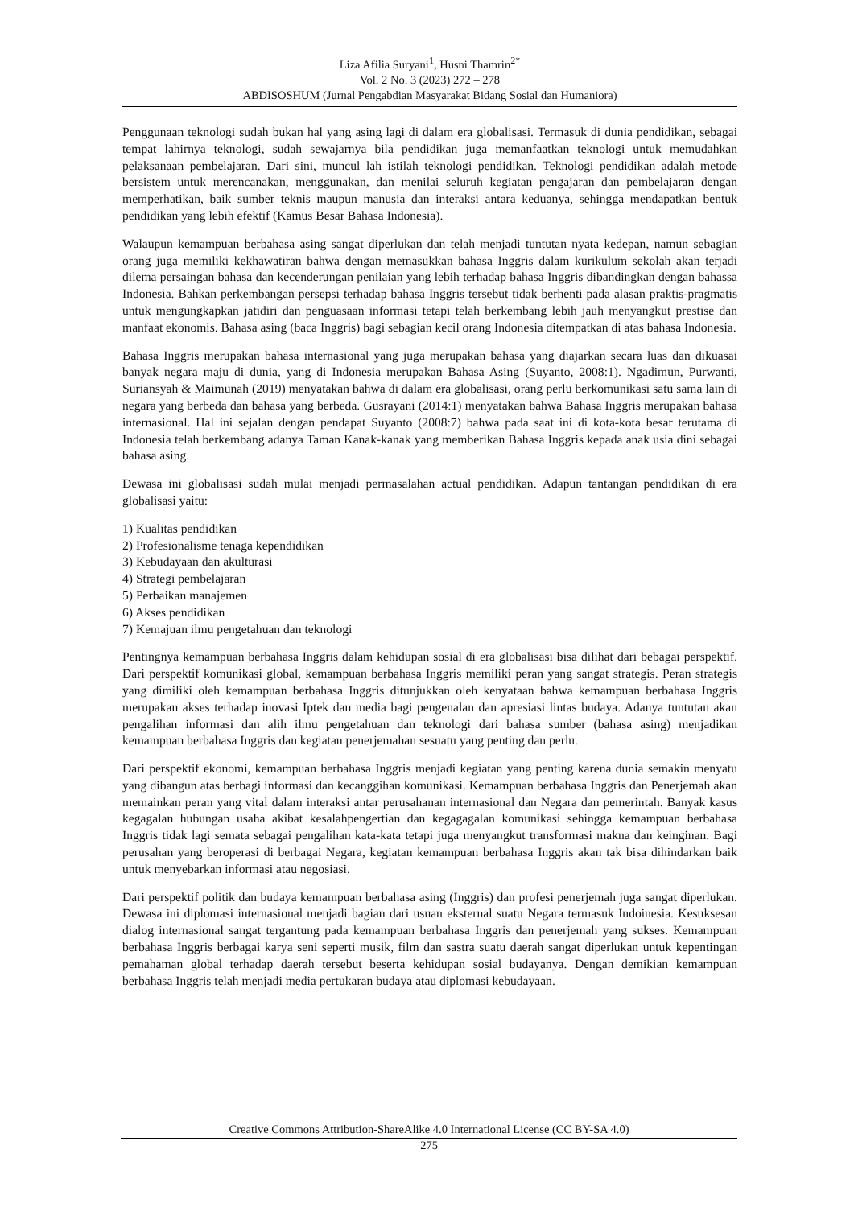Liza Afilia Suryani<sup>1</sup>, Husni Thamrin<sup>2*</sup>
Vol. 2 No. 3 (2023) 272 – 278
ABDISOSHUM (Jurnal Pengabdian Masyarakat Bidang Sosial dan Humaniora)
Penggunaan teknologi sudah bukan hal yang asing lagi di dalam era globalisasi. Termasuk di dunia pendidikan, sebagai tempat lahirnya teknologi, sudah sewajarnya bila pendidikan juga memanfaatkan teknologi untuk memudahkan pelaksanaan pembelajaran. Dari sini, muncul lah istilah teknologi pendidikan. Teknologi pendidikan adalah metode bersistem untuk merencanakan, menggunakan, dan menilai seluruh kegiatan pengajaran dan pembelajaran dengan memperhatikan, baik sumber teknis maupun manusia dan interaksi antara keduanya, sehingga mendapatkan bentuk pendidikan yang lebih efektif (Kamus Besar Bahasa Indonesia).
Walaupun kemampuan berbahasa asing sangat diperlukan dan telah menjadi tuntutan nyata kedepan, namun sebagian orang juga memiliki kekhawatiran bahwa dengan memasukkan bahasa Inggris dalam kurikulum sekolah akan terjadi dilema persaingan bahasa dan kecenderungan penilaian yang lebih terhadap bahasa Inggris dibandingkan dengan bahassa Indonesia. Bahkan perkembangan persepsi terhadap bahasa Inggris tersebut tidak berhenti pada alasan praktis-pragmatis untuk mengungkapkan jatidiri dan penguasaan informasi tetapi telah berkembang lebih jauh menyangkut prestise dan manfaat ekonomis. Bahasa asing (baca Inggris) bagi sebagian kecil orang Indonesia ditempatkan di atas bahasa Indonesia.
Bahasa Inggris merupakan bahasa internasional yang juga merupakan bahasa yang diajarkan secara luas dan dikuasai banyak negara maju di dunia, yang di Indonesia merupakan Bahasa Asing (Suyanto, 2008:1). Ngadimun, Purwanti, Suriansyah & Maimunah (2019) menyatakan bahwa di dalam era globalisasi, orang perlu berkomunikasi satu sama lain di negara yang berbeda dan bahasa yang berbeda. Gusrayani (2014:1) menyatakan bahwa Bahasa Inggris merupakan bahasa internasional. Hal ini sejalan dengan pendapat Suyanto (2008:7) bahwa pada saat ini di kota-kota besar terutama di Indonesia telah berkembang adanya Taman Kanak-kanak yang memberikan Bahasa Inggris kepada anak usia dini sebagai bahasa asing.
Dewasa ini globalisasi sudah mulai menjadi permasalahan actual pendidikan. Adapun tantangan pendidikan di era globalisasi yaitu:
1) Kualitas pendidikan
2) Profesionalisme tenaga kependidikan
3) Kebudayaan dan akulturasi
4) Strategi pembelajaran
5) Perbaikan manajemen
6) Akses pendidikan
7) Kemajuan ilmu pengetahuan dan teknologi
Pentingnya kemampuan berbahasa Inggris dalam kehidupan sosial di era globalisasi bisa dilihat dari bebagai perspektif. Dari perspektif komunikasi global, kemampuan berbahasa Inggris memiliki peran yang sangat strategis. Peran strategis yang dimiliki oleh kemampuan berbahasa Inggris ditunjukkan oleh kenyataan bahwa kemampuan berbahasa Inggris merupakan akses terhadap inovasi Iptek dan media bagi pengenalan dan apresiasi lintas budaya. Adanya tuntutan akan pengalihan informasi dan alih ilmu pengetahuan dan teknologi dari bahasa sumber (bahasa asing) menjadikan kemampuan berbahasa Inggris dan kegiatan penerjemahan sesuatu yang penting dan perlu.
Dari perspektif ekonomi, kemampuan berbahasa Inggris menjadi kegiatan yang penting karena dunia semakin menyatu yang dibangun atas berbagi informasi dan kecanggihan komunikasi. Kemampuan berbahasa Inggris dan Penerjemah akan memainkan peran yang vital dalam interaksi antar perusahanan internasional dan Negara dan pemerintah. Banyak kasus kegagalan hubungan usaha akibat kesalahpengertian dan kegagagalan komunikasi sehingga kemampuan berbahasa Inggris tidak lagi semata sebagai pengalihan kata-kata tetapi juga menyangkut transformasi makna dan keinginan. Bagi perusahan yang beroperasi di berbagai Negara, kegiatan kemampuan berbahasa Inggris akan tak bisa dihindarkan baik untuk menyebarkan informasi atau negosiasi.
Dari perspektif politik dan budaya kemampuan berbahasa asing (Inggris) dan profesi penerjemah juga sangat diperlukan. Dewasa ini diplomasi internasional menjadi bagian dari usuan eksternal suatu Negara termasuk Indoinesia. Kesuksesan dialog internasional sangat tergantung pada kemampuan berbahasa Inggris dan penerjemah yang sukses. Kemampuan berbahasa Inggris berbagai karya seni seperti musik, film dan sastra suatu daerah sangat diperlukan untuk kepentingan pemahaman global terhadap daerah tersebut beserta kehidupan sosial budayanya. Dengan demikian kemampuan berbahasa Inggris telah menjadi media pertukaran budaya atau diplomasi kebudayaan.
Creative Commons Attribution-ShareAlike 4.0 International License (CC BY-SA 4.0)
275